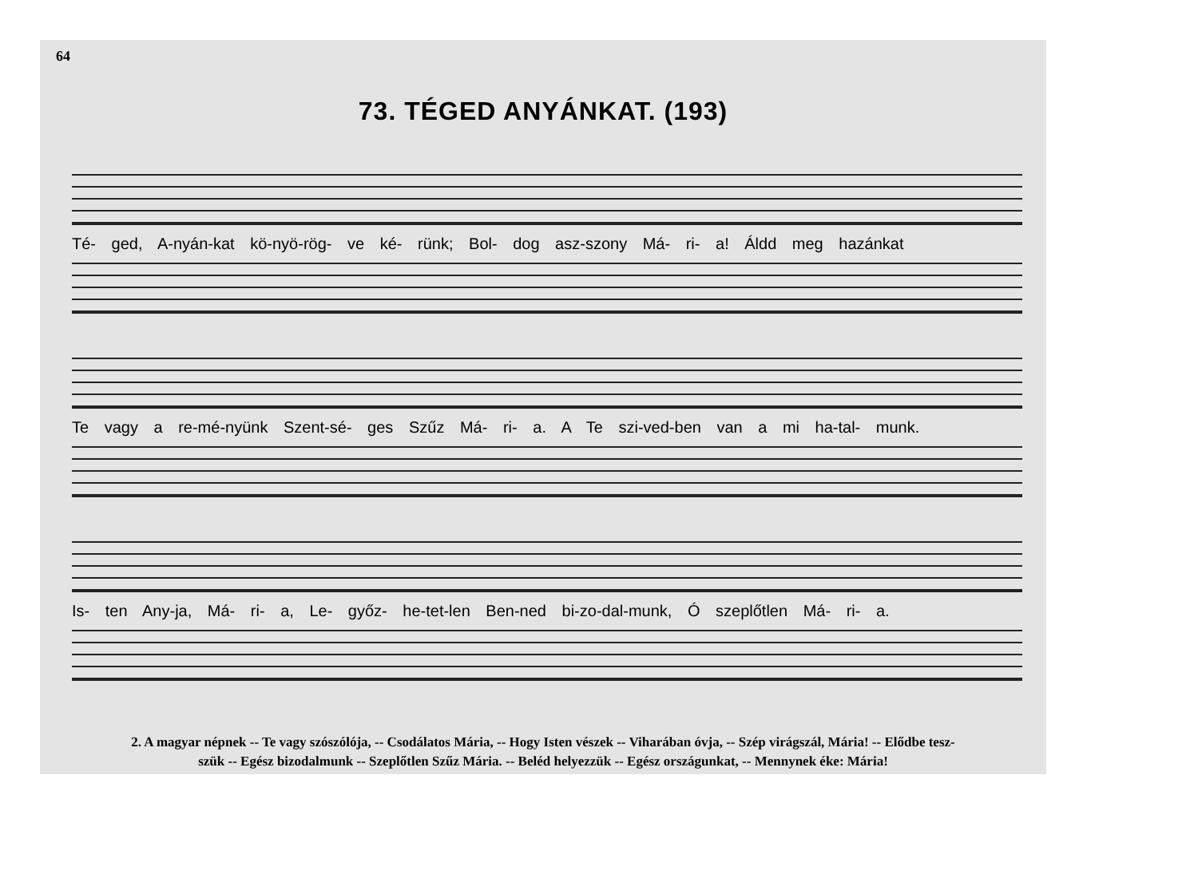64
73. TÉGED ANYÁNKAT. (193)
Té- ged, A-nyán-kat kö-nyö-rög- ve ké- rünk; Bol- dog asz-szony Má- ri- a! Áldd meg hazánkat
Te vagy a re-mé-nyünk Szent-sé- ges Szűz Má- ri- a. A Te szi-ved-ben van a mi ha-tal- munk.
Is- ten Any-ja, Má- ri- a, Le- győz- he-tet-len Ben-ned bi-zo-dal-munk, Ó szeplőtlen Má- ri- a.
2. A magyar népnek -- Te vagy szószólója, -- Csodálatos Mária, -- Hogy Isten vészek -- Viharában óvja, -- Szép virágszál, Mária! -- Elődbe tesz-
szük -- Egész bizodalmunk -- Szeplőtlen Szűz Mária. -- Beléd helyezzük -- Egész országunkat, -- Mennynek éke: Mária!